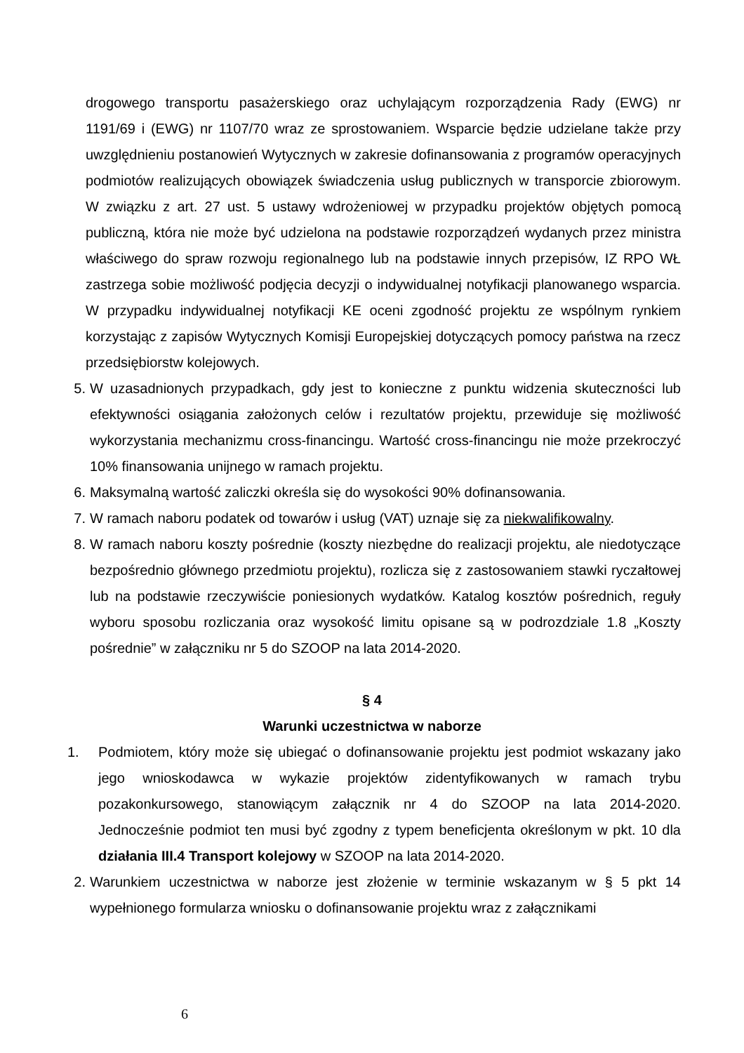drogowego transportu pasażerskiego oraz uchylającym rozporządzenia Rady (EWG) nr 1191/69 i (EWG) nr 1107/70 wraz ze sprostowaniem. Wsparcie będzie udzielane także przy uwzględnieniu postanowień Wytycznych w zakresie dofinansowania z programów operacyjnych podmiotów realizujących obowiązek świadczenia usług publicznych w transporcie zbiorowym. W związku z art. 27 ust. 5 ustawy wdrożeniowej w przypadku projektów objętych pomocą publiczną, która nie może być udzielona na podstawie rozporządzeń wydanych przez ministra właściwego do spraw rozwoju regionalnego lub na podstawie innych przepisów, IZ RPO WŁ zastrzega sobie możliwość podjęcia decyzji o indywidualnej notyfikacji planowanego wsparcia. W przypadku indywidualnej notyfikacji KE oceni zgodność projektu ze wspólnym rynkiem korzystając z zapisów Wytycznych Komisji Europejskiej dotyczących pomocy państwa na rzecz przedsiębiorstw kolejowych.
5. W uzasadnionych przypadkach, gdy jest to konieczne z punktu widzenia skuteczności lub efektywności osiągania założonych celów i rezultatów projektu, przewiduje się możliwość wykorzystania mechanizmu cross-financingu. Wartość cross-financingu nie może przekroczyć 10% finansowania unijnego w ramach projektu.
6. Maksymalną wartość zaliczki określa się do wysokości 90% dofinansowania.
7. W ramach naboru podatek od towarów i usług (VAT) uznaje się za niekwalifikowalny.
8. W ramach naboru koszty pośrednie (koszty niezbędne do realizacji projektu, ale niedotyczące bezpośrednio głównego przedmiotu projektu), rozlicza się z zastosowaniem stawki ryczałtowej lub na podstawie rzeczywiście poniesionych wydatków. Katalog kosztów pośrednich, reguły wyboru sposobu rozliczania oraz wysokość limitu opisane są w podrozdziale 1.8 „Koszty pośrednie” w załączniku nr 5 do SZOOP na lata 2014-2020.
§ 4
Warunki uczestnictwa w naborze
1. Podmiotem, który może się ubiegać o dofinansowanie projektu jest podmiot wskazany jako jego wnioskodawca w wykazie projektów zidentyfikowanych w ramach trybu pozakonkursowego, stanowiącym załącznik nr 4 do SZOOP na lata 2014-2020. Jednocześnie podmiot ten musi być zgodny z typem beneficjenta określonym w pkt. 10 dla działania III.4 Transport kolejowy w SZOOP na lata 2014-2020.
2. Warunkiem uczestnictwa w naborze jest złożenie w terminie wskazanym w § 5 pkt 14 wypełnionego formularza wniosku o dofinansowanie projektu wraz z załącznikami
6